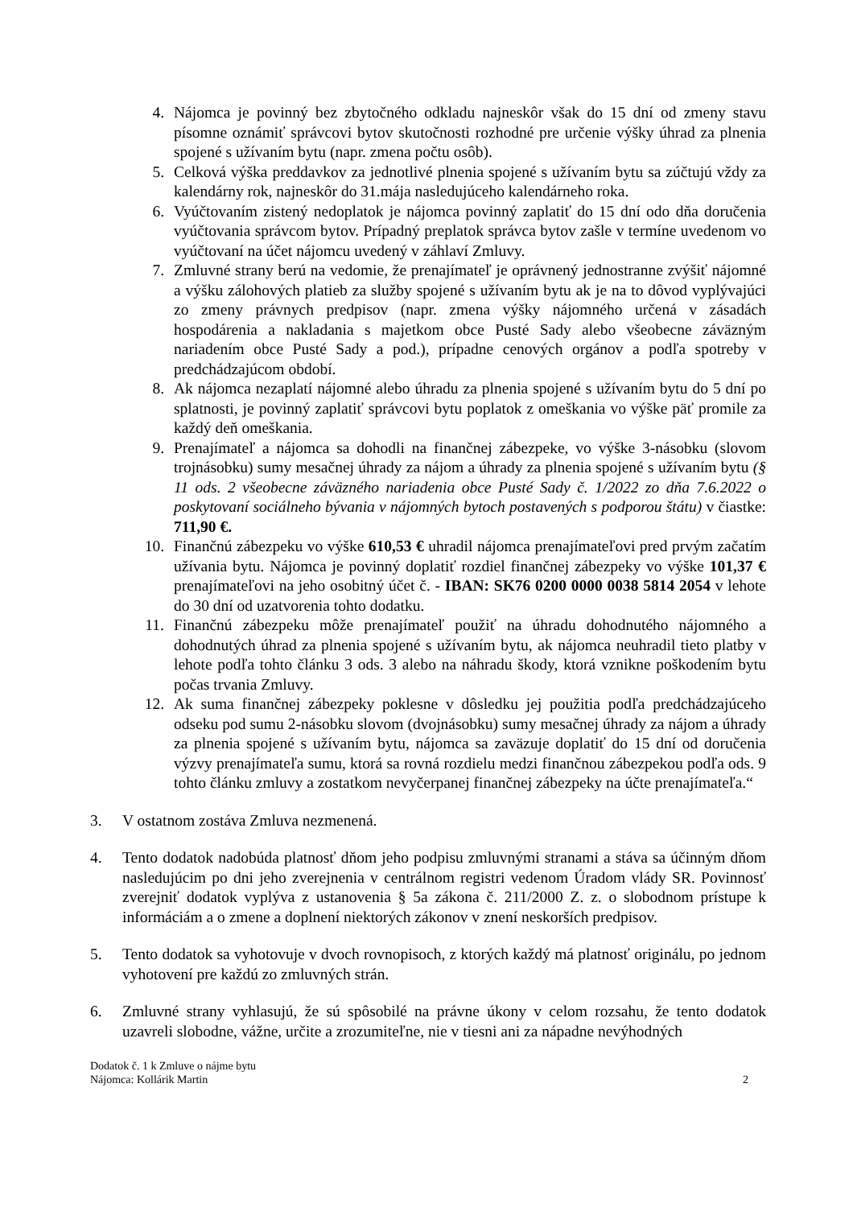4. Nájomca je povinný bez zbytočného odkladu najneskôr však do 15 dní od zmeny stavu písomne oznámiť správcovi bytov skutočnosti rozhodné pre určenie výšky úhrad za plnenia spojené s užívaním bytu (napr. zmena počtu osôb).
5. Celková výška preddavkov za jednotlivé plnenia spojené s užívaním bytu sa zúčtujú vždy za kalendárny rok, najneskôr do 31.mája nasledujúceho kalendárneho roka.
6. Vyúčtovaním zistený nedoplatok je nájomca povinný zaplatiť do 15 dní odo dňa doručenia vyúčtovania správcom bytov. Prípadný preplatok správca bytov zašle v termíne uvedenom vo vyúčtovaní na účet nájomcu uvedený v záhlaví Zmluvy.
7. Zmluvné strany berú na vedomie, že prenajímateľ je oprávnený jednostranne zvýšiť nájomné a výšku zálohových platieb za služby spojené s užívaním bytu ak je na to dôvod vyplývajúci zo zmeny právnych predpisov (napr. zmena výšky nájomného určená v zásadách hospodárenia a nakladania s majetkom obce Pusté Sady alebo všeobecne záväzným nariadením obce Pusté Sady a pod.), prípadne cenových orgánov a podľa spotreby v predchádzajúcom období.
8. Ak nájomca nezaplatí nájomné alebo úhradu za plnenia spojené s užívaním bytu do 5 dní po splatnosti, je povinný zaplatiť správcovi bytu poplatok z omeškania vo výške päť promile za každý deň omeškania.
9. Prenajímateľ a nájomca sa dohodli na finančnej zábezpeke, vo výške 3-násobku (slovom trojnásobku) sumy mesačnej úhrady za nájom a úhrady za plnenia spojené s užívaním bytu (§ 11 ods. 2 všeobecne záväzného nariadenia obce Pusté Sady č. 1/2022 zo dňa 7.6.2022 o poskytovaní sociálneho bývania v nájomných bytoch postavených s podporou štátu) v čiastke: 711,90 €.
10. Finančnú zábezpeku vo výške 610,53 € uhradil nájomca prenajímateľovi pred prvým začatím užívania bytu. Nájomca je povinný doplatiť rozdiel finančnej zábezpeky vo výške 101,37 € prenajímateľovi na jeho osobitný účet č. - IBAN: SK76 0200 0000 0038 5814 2054 v lehote do 30 dní od uzatvorenia tohto dodatku.
11. Finančnú zábezpeku môže prenajímateľ použiť na úhradu dohodnutého nájomného a dohodnutých úhrad za plnenia spojené s užívaním bytu, ak nájomca neuhradil tieto platby v lehote podľa tohto článku 3 ods. 3 alebo na náhradu škody, ktorá vznikne poškodením bytu počas trvania Zmluvy.
12. Ak suma finančnej zábezpeky poklesne v dôsledku jej použitia podľa predchádzajúceho odseku pod sumu 2-násobku slovom (dvojnásobku) sumy mesačnej úhrady za nájom a úhrady za plnenia spojené s užívaním bytu, nájomca sa zaväzuje doplatiť do 15 dní od doručenia výzvy prenajímateľa sumu, ktorá sa rovná rozdielu medzi finančnou zábezpekou podľa ods. 9 tohto článku zmluvy a zostatkom nevyčerpanej finančnej zábezpeky na účte prenajímateľa.“
3. V ostatnom zostáva Zmluva nezmenená.
4. Tento dodatok nadobúda platnosť dňom jeho podpisu zmluvnými stranami a stáva sa účinným dňom nasledujúcim po dni jeho zverejnenia v centrálnom registri vedenom Úradom vlády SR. Povinnosť zverejniť dodatok vyplýva z ustanovenia § 5a zákona č. 211/2000 Z. z. o slobodnom prístupe k informáciám a o zmene a doplnení niektorých zákonov v znení neskorších predpisov.
5. Tento dodatok sa vyhotovuje v dvoch rovnopisoch, z ktorých každý má platnosť originálu, po jednom vyhotovení pre každú zo zmluvných strán.
6. Zmluvné strany vyhlasujú, že sú spôsobilé na právne úkony v celom rozsahu, že tento dodatok uzavreli slobodne, vážne, určite a zrozumiteľne, nie v tiesni ani za nápadne nevýhodných
Dodatok č. 1 k Zmluve o nájme bytu
Nájomca: Kollárik Martin
2